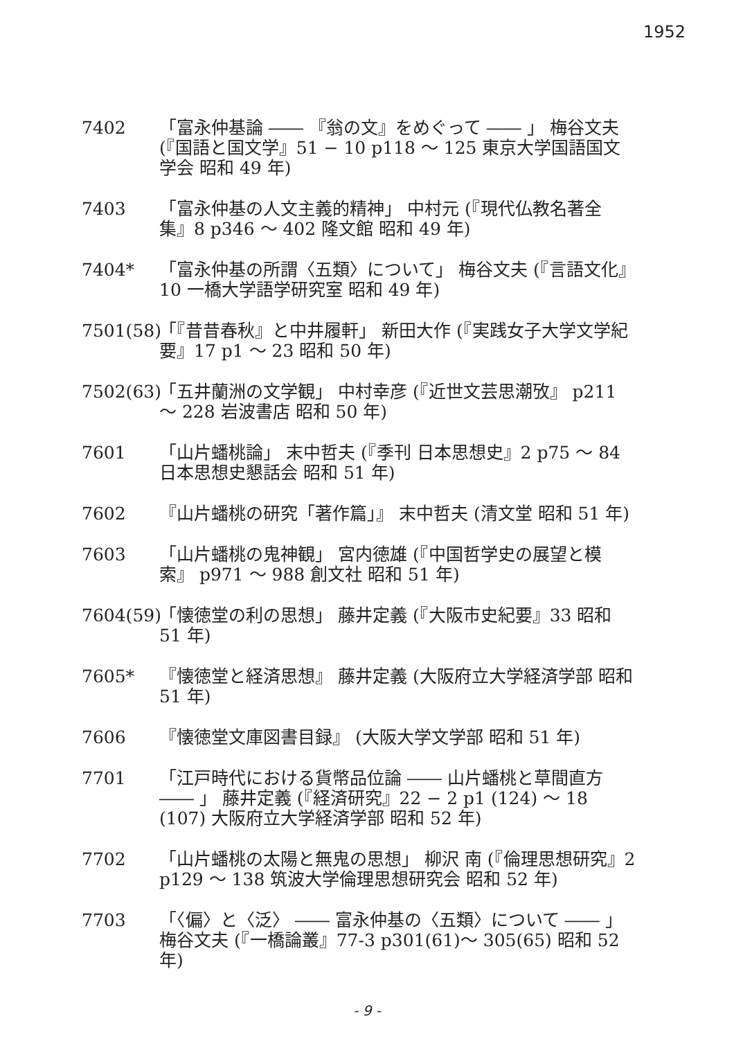1952
7402 「富永仲基論 ―― 『翁の文』をめぐって ―― 」 梅谷文夫 (『国語と国文学』51 − 10 p118 〜 125 東京大学国語国文学会 昭和 49 年)
7403 「富永仲基の人文主義的精神」 中村元 (『現代仏教名著全集』8 p346 〜 402 隆文館 昭和 49 年)
7404* 「富永仲基の所謂〈五類〉について」 梅谷文夫 (『言語文化』10 一橋大学語学研究室 昭和 49 年)
7501(58)
「『昔昔春秋』と中井履軒」 新田大作 (『実践女子大学文学紀要』17 p1 〜 23 昭和 50 年)
7502(63)
「五井蘭洲の文学観」 中村幸彦 (『近世文芸思潮攷』 p211 〜 228 岩波書店 昭和 50 年)
7601 「山片蟠桃論」 末中哲夫 (『季刊 日本思想史』2 p75 〜 84 日本思想史懇話会 昭和 51 年)
7602 『山片蟠桃の研究「著作篇」』 末中哲夫 (清文堂 昭和 51 年)
7603 「山片蟠桃の鬼神観」 宮内徳雄 (『中国哲学史の展望と模索』 p971 〜 988 創文社 昭和 51 年)
7604(59)
「懐徳堂の利の思想」 藤井定義 (『大阪市史紀要』33 昭和 51 年)
7605* 『懐徳堂と経済思想』 藤井定義 (大阪府立大学経済学部 昭和 51 年)
7606 『懐徳堂文庫図書目録』 (大阪大学文学部 昭和 51 年)
7701 「江戸時代における貨幣品位論 ―― 山片蟠桃と草間直方 ―― 」 藤井定義 (『経済研究』22 − 2 p1 (124) 〜 18 (107) 大阪府立大学経済学部 昭和 52 年)
7702 「山片蟠桃の太陽と無鬼の思想」 柳沢 南 (『倫理思想研究』2 p129 〜 138 筑波大学倫理思想研究会 昭和 52 年)
7703 「〈偏〉と〈泛〉 ―― 富永仲基の〈五類〉について ―― 」 梅谷文夫 (『一橋論叢』77-3 p301(61)〜 305(65) 昭和 52 年)
- 9 -